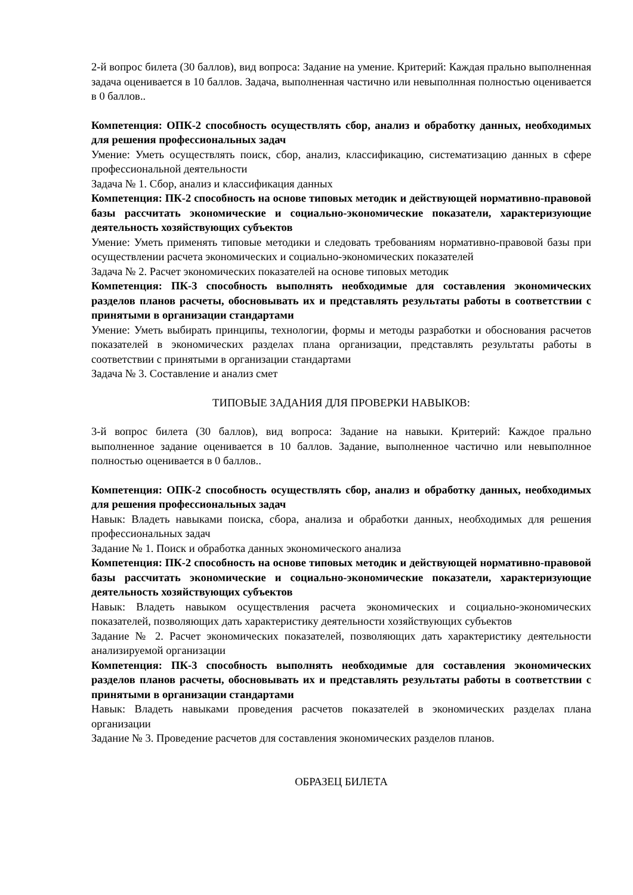2-й вопрос билета (30 баллов), вид вопроса: Задание на умение. Критерий: Каждая прально выполненная задача оценивается в 10 баллов. Задача, выполненная частично или невыполнная полностью оценивается в 0 баллов..
Компетенция: ОПК-2 способность осуществлять сбор, анализ и обработку данных, необходимых для решения профессиональных задач
Умение: Уметь осуществлять поиск, сбор, анализ, классификацию, систематизацию данных в сфере профессиональной деятельности
Задача № 1. Сбор, анализ и классификация данных
Компетенция: ПК-2 способность на основе типовых методик и действующей нормативно-правовой базы рассчитать экономические и социально-экономические показатели, характеризующие деятельность хозяйствующих субъектов
Умение: Уметь применять типовые методики и следовать требованиям нормативно-правовой базы при осуществлении расчета экономических и социально-экономических показателей
Задача № 2. Расчет экономических показателей на основе типовых методик
Компетенция: ПК-3 способность выполнять необходимые для составления экономических разделов планов расчеты, обосновывать их и представлять результаты работы в соответствии с принятыми в организации стандартами
Умение: Уметь выбирать принципы, технологии, формы и методы разработки и обоснования расчетов показателей в экономических разделах плана организации, представлять результаты работы в соответствии с принятыми в организации стандартами
Задача № 3. Составление и анализ смет
ТИПОВЫЕ ЗАДАНИЯ ДЛЯ ПРОВЕРКИ НАВЫКОВ:
3-й вопрос билета (30 баллов), вид вопроса: Задание на навыки. Критерий: Каждое прально выполненное задание оценивается в 10 баллов. Задание, выполненное частично или невыполнное полностью оценивается в 0 баллов..
Компетенция: ОПК-2 способность осуществлять сбор, анализ и обработку данных, необходимых для решения профессиональных задач
Навык: Владеть навыками поиска, сбора, анализа и обработки данных, необходимых для решения профессиональных задач
Задание № 1. Поиск и обработка данных экономического анализа
Компетенция: ПК-2 способность на основе типовых методик и действующей нормативно-правовой базы рассчитать экономические и социально-экономические показатели, характеризующие деятельность хозяйствующих субъектов
Навык: Владеть навыком осуществления расчета экономических и социально-экономических показателей, позволяющих дать характеристику деятельности хозяйствующих субъектов
Задание № 2. Расчет экономических показателей, позволяющих дать характеристику деятельности анализируемой организации
Компетенция: ПК-3 способность выполнять необходимые для составления экономических разделов планов расчеты, обосновывать их и представлять результаты работы в соответствии с принятыми в организации стандартами
Навык: Владеть навыками проведения расчетов показателей в экономических разделах плана организации
Задание № 3. Проведение расчетов для составления экономических разделов планов.
ОБРАЗЕЦ БИЛЕТА